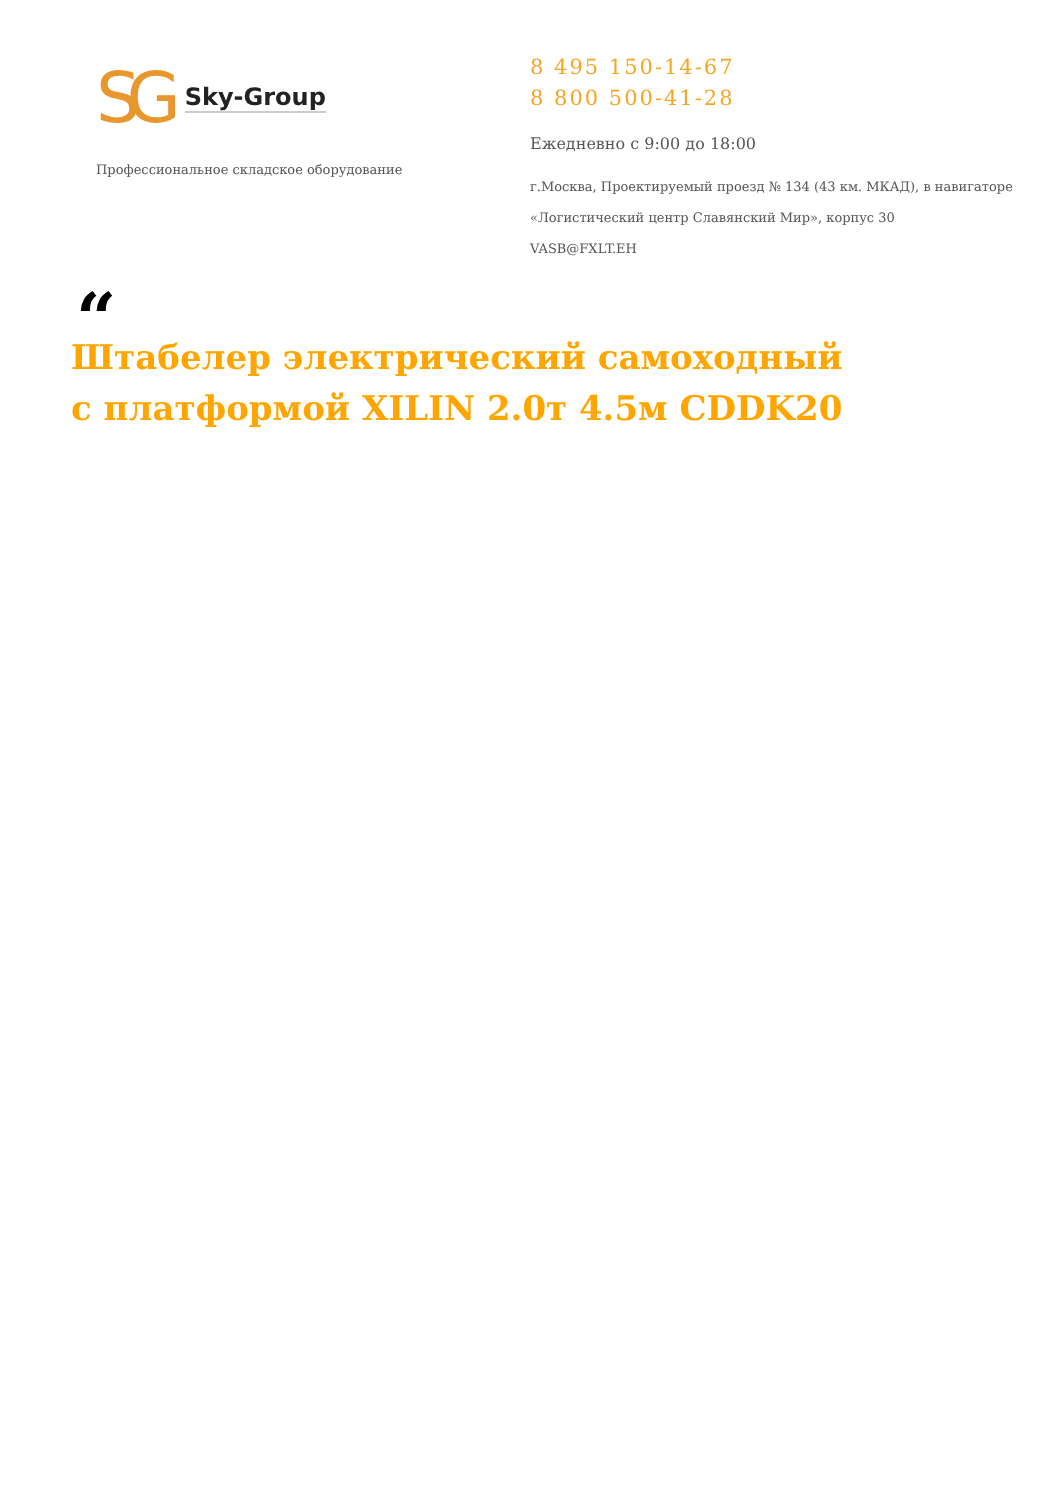SG Sky-Group
Профессиональное складское оборудование
8 495 150-14-67
8 800 500-41-28
Ежедневно с 9:00 до 18:00
г.Москва, Проектируемый проезд № 134 (43 км. МКАД), в навигаторе
«Логистический центр Славянский Мир», корпус 30
VASB@FXLT.EH
“
Штабелер электрический самоходный с платформой XILIN 2.0т 4.5м CDDK20